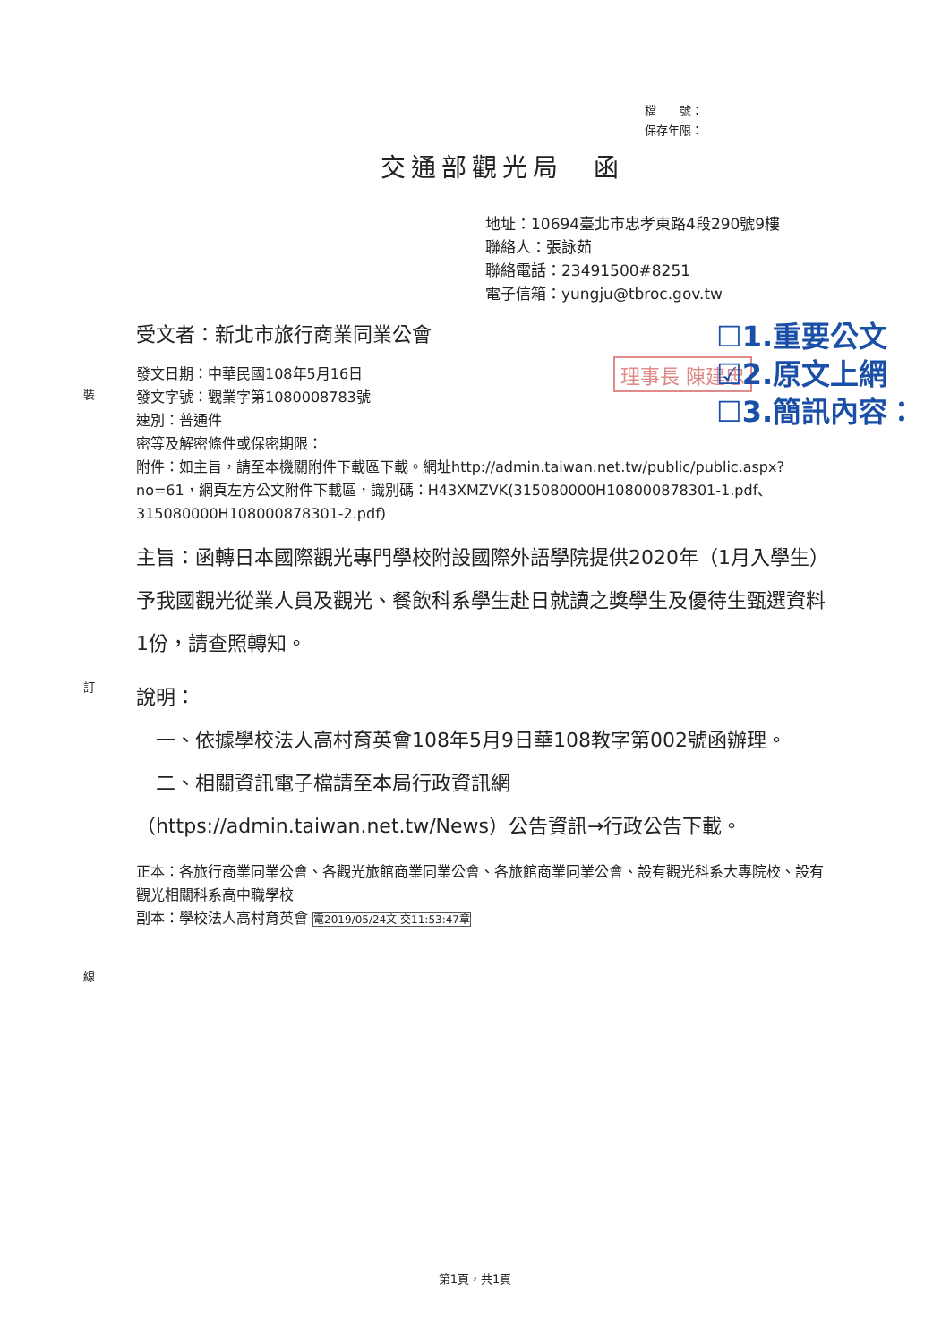裝
訂
線
檔　　號：
保存年限：
交通部觀光局　函
地址：10694臺北市忠孝東路4段290號9樓
聯絡人：張詠茹
聯絡電話：23491500#8251
電子信箱：yungju@tbroc.gov.tw
理事長 陳建忠
☐1.重要公文
☑2.原文上網
☐3.簡訊內容：
受文者：新北市旅行商業同業公會
發文日期：中華民國108年5月16日
發文字號：觀業字第1080008783號
速別：普通件
密等及解密條件或保密期限：
附件：如主旨，請至本機關附件下載區下載。網址http://admin.taiwan.net.tw/public/public.aspx?no=61，網頁左方公文附件下載區，識別碼：H43XMZVK(315080000H108000878301-1.pdf、315080000H108000878301-2.pdf)
主旨：函轉日本國際觀光專門學校附設國際外語學院提供2020年（1月入學生）予我國觀光從業人員及觀光、餐飲科系學生赴日就讀之獎學生及優待生甄選資料1份，請查照轉知。
說明：
　一、依據學校法人高村育英會108年5月9日華108教字第002號函辦理。
　二、相關資訊電子檔請至本局行政資訊網（https://admin.taiwan.net.tw/News）公告資訊→行政公告下載。
正本：各旅行商業同業公會、各觀光旅館商業同業公會、各旅館商業同業公會、設有觀光科系大專院校、設有觀光相關科系高中職學校
副本：學校法人高村育英會 電2019/05/24文 交11:53:47章
第1頁，共1頁